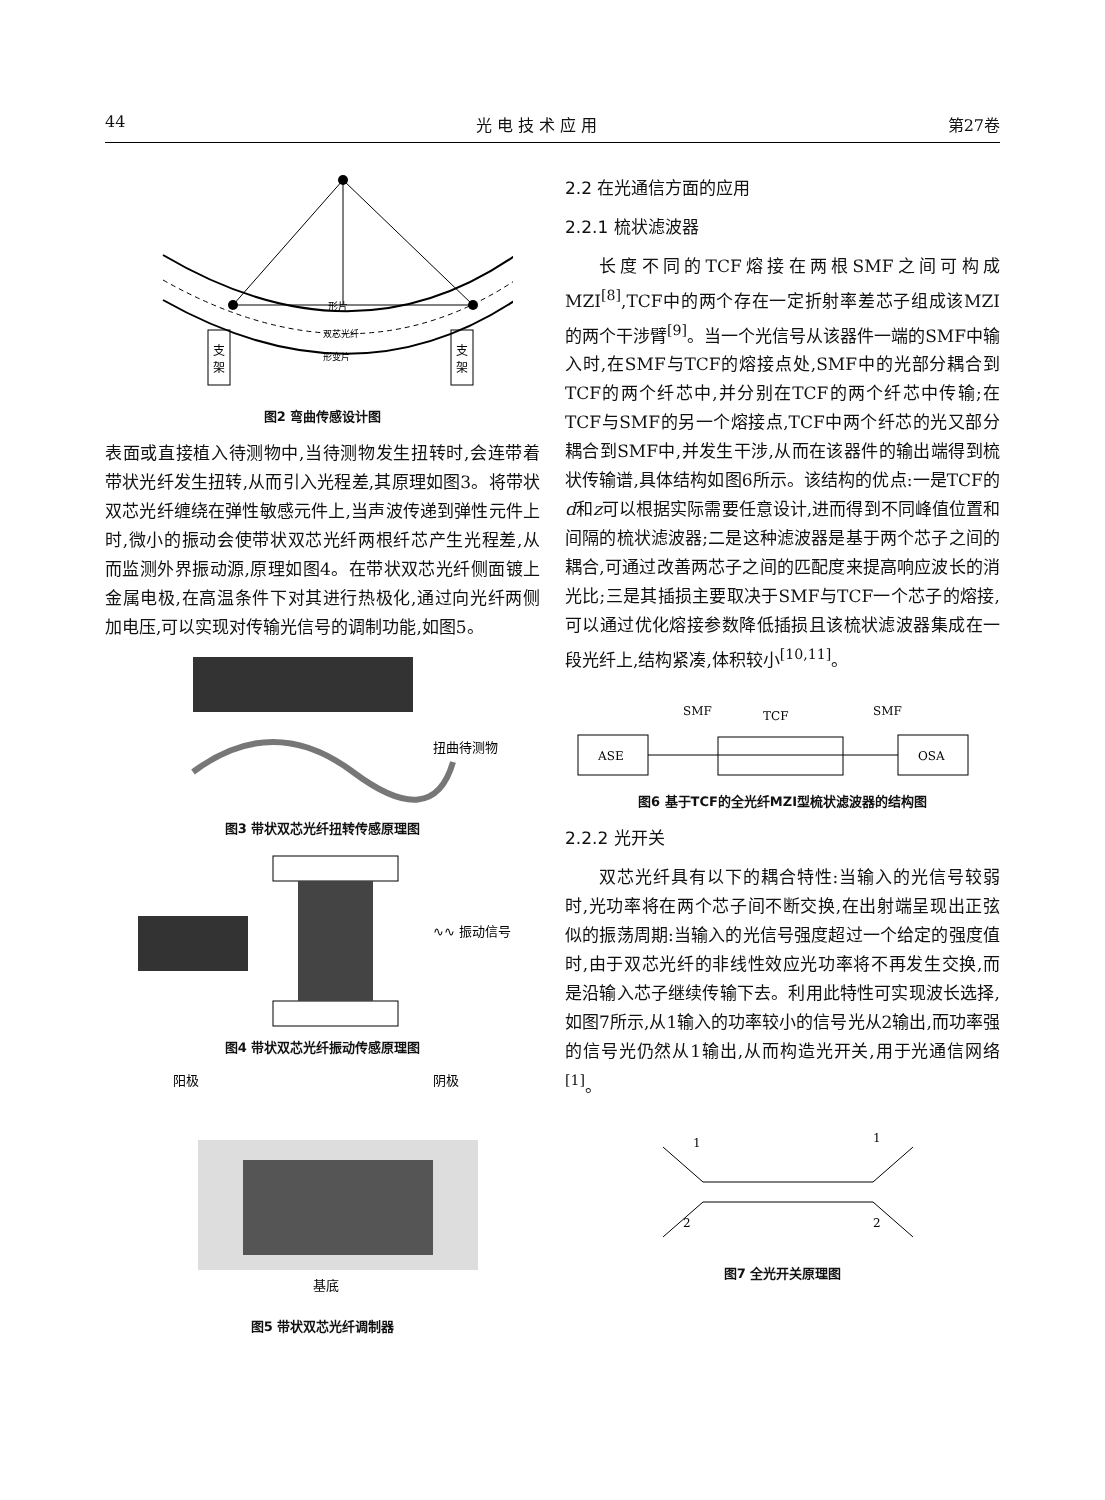44 光 电 技 术 应 用 第27卷
支
架
支
架
形片
双芯光纤
形变片
图2 弯曲传感设计图
表面或直接植入待测物中,当待测物发生扭转时,会连带着带状光纤发生扭转,从而引入光程差,其原理如图3。将带状双芯光纤缠绕在弹性敏感元件上,当声波传递到弹性元件上时,微小的振动会使带状双芯光纤两根纤芯产生光程差,从而监测外界振动源,原理如图4。在带状双芯光纤侧面镀上金属电极,在高温条件下对其进行热极化,通过向光纤两侧加电压,可以实现对传输光信号的调制功能,如图5。
扭曲待测物
图3 带状双芯光纤扭转传感原理图
∿∿ 振动信号
图4 带状双芯光纤振动传感原理图
阳极
阴极
基底
图5 带状双芯光纤调制器
2.2 在光通信方面的应用
2.2.1 梳状滤波器
长度不同的TCF熔接在两根SMF之间可构成MZI<sup>[8]</sup>,TCF中的两个存在一定折射率差芯子组成该MZI的两个干涉臂<sup>[9]</sup>。当一个光信号从该器件一端的SMF中输入时,在SMF与TCF的熔接点处,SMF中的光部分耦合到TCF的两个纤芯中,并分别在TCF的两个纤芯中传输;在TCF与SMF的另一个熔接点,TCF中两个纤芯的光又部分耦合到SMF中,并发生干涉,从而在该器件的输出端得到梳状传输谱,具体结构如图6所示。该结构的优点:一是TCF的d和z可以根据实际需要任意设计,进而得到不同峰值位置和间隔的梳状滤波器;二是这种滤波器是基于两个芯子之间的耦合,可通过改善两芯子之间的匹配度来提高响应波长的消光比;三是其插损主要取决于SMF与TCF一个芯子的熔接,可以通过优化熔接参数降低插损且该梳状滤波器集成在一段光纤上,结构紧凑,体积较小<sup>[10,11]</sup>。
SMF
TCF
SMF
ASE
OSA
图6 基于TCF的全光纤MZI型梳状滤波器的结构图
2.2.2 光开关
双芯光纤具有以下的耦合特性:当输入的光信号较弱时,光功率将在两个芯子间不断交换,在出射端呈现出正弦似的振荡周期:当输入的光信号强度超过一个给定的强度值时,由于双芯光纤的非线性效应光功率将不再发生交换,而是沿输入芯子继续传输下去。利用此特性可实现波长选择,如图7所示,从1输入的功率较小的信号光从2输出,而功率强的信号光仍然从1输出,从而构造光开关,用于光通信网络<sup>[1]</sup>。
1
1
2
2
图7 全光开关原理图